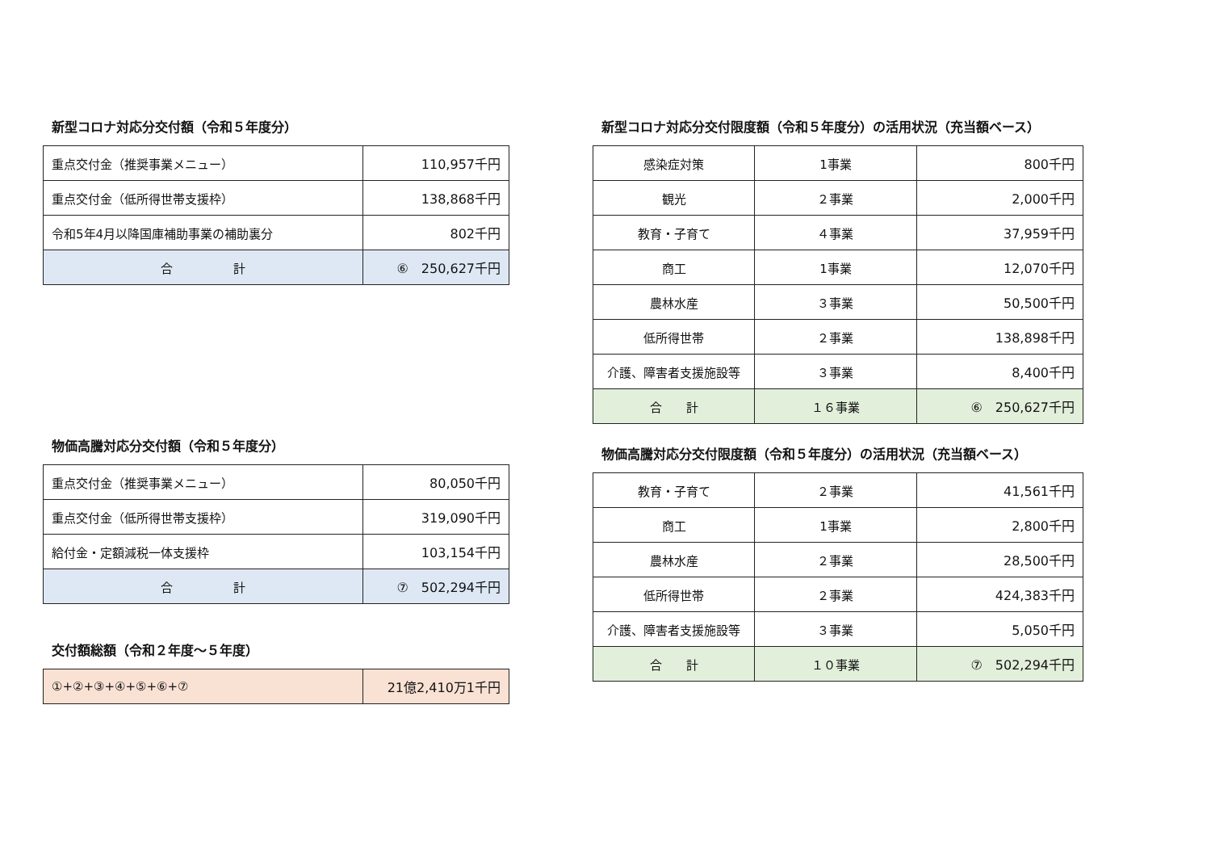新型コロナ対応分交付額（令和５年度分）
| 重点交付金（推奨事業メニュー） | 110,957千円 |
| 重点交付金（低所得世帯支援枠） | 138,868千円 |
| 令和5年4月以降国庫補助事業の補助裏分 | 802千円 |
| 合 計 | ⑥ 250,627千円 |
物価高騰対応分交付額（令和５年度分）
| 重点交付金（推奨事業メニュー） | 80,050千円 |
| 重点交付金（低所得世帯支援枠） | 319,090千円 |
| 給付金・定額減税一体支援枠 | 103,154千円 |
| 合 計 | ⑦ 502,294千円 |
交付額総額（令和２年度～５年度）
| ①+②+③+④+⑤+⑥+⑦ | 21億2,410万1千円 |
新型コロナ対応分交付限度額（令和５年度分）の活用状況（充当額ベース）
| 感染症対策 | 1事業 | 800千円 |
| 観光 | ２事業 | 2,000千円 |
| 教育・子育て | ４事業 | 37,959千円 |
| 商工 | 1事業 | 12,070千円 |
| 農林水産 | ３事業 | 50,500千円 |
| 低所得世帯 | ２事業 | 138,898千円 |
| 介護、障害者支援施設等 | ３事業 | 8,400千円 |
| 合 計 | １６事業 | ⑥ 250,627千円 |
物価高騰対応分交付限度額（令和５年度分）の活用状況（充当額ベース）
| 教育・子育て | ２事業 | 41,561千円 |
| 商工 | 1事業 | 2,800千円 |
| 農林水産 | ２事業 | 28,500千円 |
| 低所得世帯 | ２事業 | 424,383千円 |
| 介護、障害者支援施設等 | ３事業 | 5,050千円 |
| 合 計 | １０事業 | ⑦ 502,294千円 |